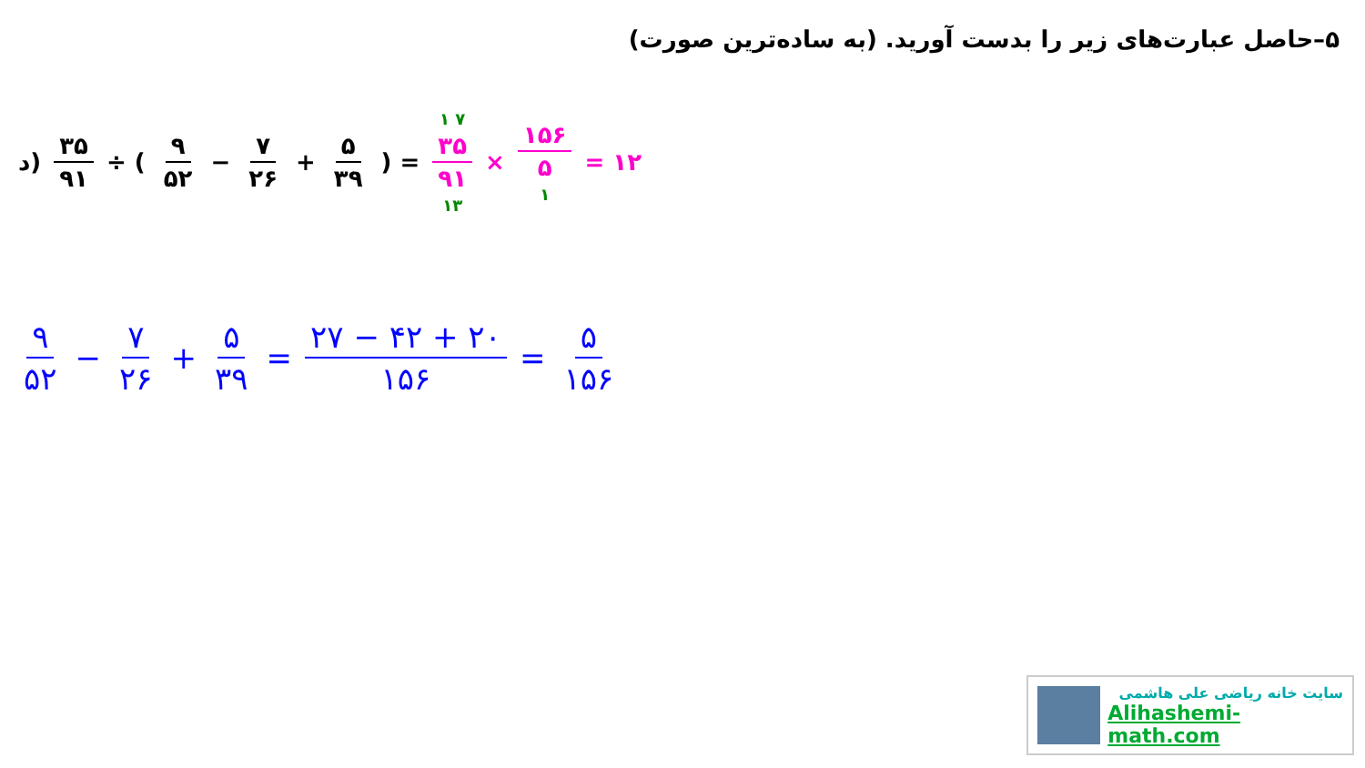۵–حاصل عبارت‌های زیر را بدست آورید. (به ساده‌ترین صورت)
د) ۳۵ ۹۱ ÷ ( ۹ ۵۲ − ۷ ۲۶ + ۵ ۳۹ ) = ۱ ۷ ۳۵ ۹۱ ۱۳ × ۱۵۶ ۵ ۱ = ۱۲
۹ ۵۲ − ۷ ۲۶ + ۵ ۳۹ = ۲۷ − ۴۲ + ۲۰ ۱۵۶ = ۵ ۱۵۶
سایت خانه ریاضی علی هاشمی
Alihashemi-math.com